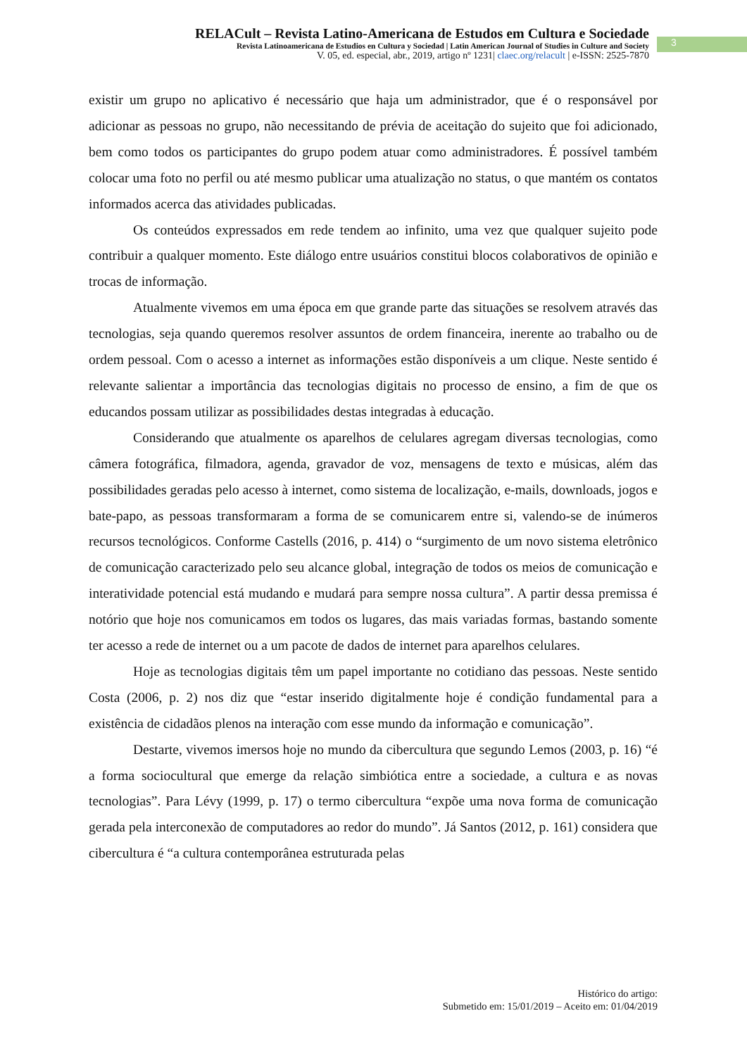RELACult – Revista Latino-Americana de Estudos em Cultura e Sociedade
Revista Latinoamericana de Estudios en Cultura y Sociedad | Latin American Journal of Studies in Culture and Society
V. 05, ed. especial, abr., 2019, artigo nº 1231| claec.org/relacult | e-ISSN: 2525-7870
3
existir um grupo no aplicativo é necessário que haja um administrador, que é o responsável por adicionar as pessoas no grupo, não necessitando de prévia de aceitação do sujeito que foi adicionado, bem como todos os participantes do grupo podem atuar como administradores. É possível também colocar uma foto no perfil ou até mesmo publicar uma atualização no status, o que mantém os contatos informados acerca das atividades publicadas.
Os conteúdos expressados em rede tendem ao infinito, uma vez que qualquer sujeito pode contribuir a qualquer momento. Este diálogo entre usuários constitui blocos colaborativos de opinião e trocas de informação.
Atualmente vivemos em uma época em que grande parte das situações se resolvem através das tecnologias, seja quando queremos resolver assuntos de ordem financeira, inerente ao trabalho ou de ordem pessoal. Com o acesso a internet as informações estão disponíveis a um clique. Neste sentido é relevante salientar a importância das tecnologias digitais no processo de ensino, a fim de que os educandos possam utilizar as possibilidades destas integradas à educação.
Considerando que atualmente os aparelhos de celulares agregam diversas tecnologias, como câmera fotográfica, filmadora, agenda, gravador de voz, mensagens de texto e músicas, além das possibilidades geradas pelo acesso à internet, como sistema de localização, e-mails, downloads, jogos e bate-papo, as pessoas transformaram a forma de se comunicarem entre si, valendo-se de inúmeros recursos tecnológicos. Conforme Castells (2016, p. 414) o “surgimento de um novo sistema eletrônico de comunicação caracterizado pelo seu alcance global, integração de todos os meios de comunicação e interatividade potencial está mudando e mudará para sempre nossa cultura”. A partir dessa premissa é notório que hoje nos comunicamos em todos os lugares, das mais variadas formas, bastando somente ter acesso a rede de internet ou a um pacote de dados de internet para aparelhos celulares.
Hoje as tecnologias digitais têm um papel importante no cotidiano das pessoas. Neste sentido Costa (2006, p. 2) nos diz que “estar inserido digitalmente hoje é condição fundamental para a existência de cidadãos plenos na interação com esse mundo da informação e comunicação”.
Destarte, vivemos imersos hoje no mundo da cibercultura que segundo Lemos (2003, p. 16) “é a forma sociocultural que emerge da relação simbiótica entre a sociedade, a cultura e as novas tecnologias”. Para Lévy (1999, p. 17) o termo cibercultura “expõe uma nova forma de comunicação gerada pela interconexão de computadores ao redor do mundo”. Já Santos (2012, p. 161) considera que cibercultura é “a cultura contemporânea estruturada pelas
Histórico do artigo:
Submetido em: 15/01/2019 – Aceito em: 01/04/2019